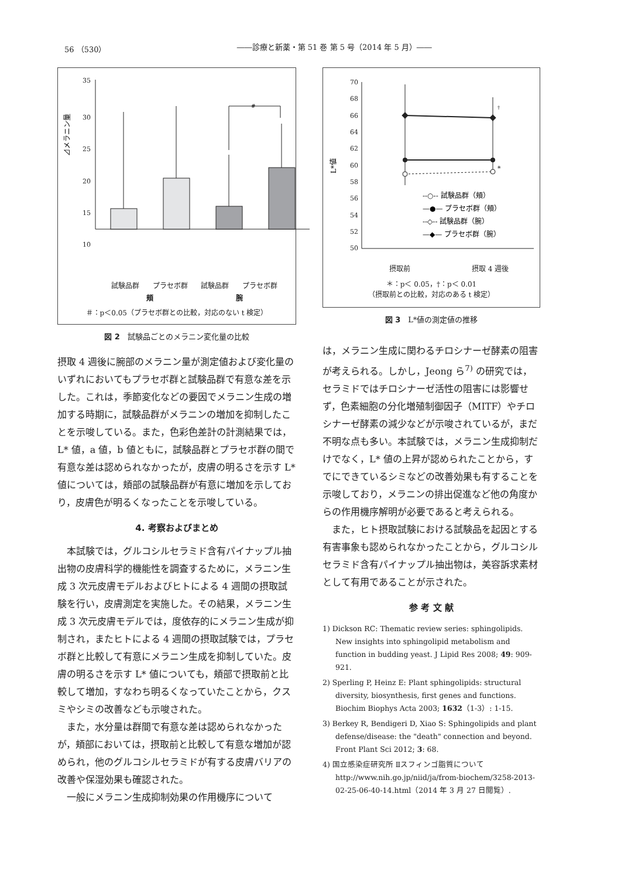56 （530） ――診療と新薬・第 51 巻 第 5 号（2014 年 5 月）――
35
30
25
20
15
10
#
⊿メラニン量
試験品群 プラセボ群 試験品群 プラセボ群
頬 腕
＃：p＜0.05（プラセボ群との比較，対応のない t 検定）
0 5 10 15 20 25 30 35
図 2　試験品ごとのメラニン変化量の比較
摂取 4 週後に腕部のメラニン量が測定値および変化量のいずれにおいてもプラセボ群と試験品群で有意な差を示した。これは，季節変化などの要因でメラニン生成の増加する時期に，試験品群がメラニンの増加を抑制したことを示唆している。また，色彩色差計の計測結果では，L* 値，a 値，b 値ともに，試験品群とプラセボ群の間で有意な差は認められなかったが，皮膚の明るさを示す L* 値については，頬部の試験品群が有意に増加を示しており，皮膚色が明るくなったことを示唆している。
4. 考察およびまとめ
本試験では，グルコシルセラミド含有パイナップル抽出物の皮膚科学的機能性を調査するために，メラニン生成 3 次元皮膚モデルおよびヒトによる 4 週間の摂取試験を行い，皮膚測定を実施した。その結果，メラニン生成 3 次元皮膚モデルでは，度依存的にメラニン生成が抑制され，またヒトによる 4 週間の摂取試験では，プラセボ群と比較して有意にメラニン生成を抑制していた。皮膚の明るさを示す L* 値についても，頬部で摂取前と比較して増加，すなわち明るくなっていたことから，クスミやシミの改善なども示唆された。
また，水分量は群間で有意な差は認められなかったが，頬部においては，摂取前と比較して有意な増加が認められ，他のグルコシルセラミドが有する皮膚バリアの改善や保湿効果も確認された。
一般にメラニン生成抑制効果の作用機序について
70
68
66
64
62
60
58
56
54
52
50
*
†
L*値
--○-- 試験品群（頬）
—●— プラセボ群（頬）
--◇-- 試験品群（腕）
—◆— プラセボ群（腕）
摂取前 摂取 4 週後
＊：p＜ 0.05，†：p＜ 0.01
（摂取前との比較，対応のある t 検定）
図 3　L*値の測定値の推移
は，メラニン生成に関わるチロシナーゼ酵素の阻害が考えられる。しかし，Jeong ら<sup>7)</sup> の研究では，セラミドではチロシナーゼ活性の阻害には影響せず，色素細胞の分化増殖制御因子（MITF）やチロシナーゼ酵素の減少などが示唆されているが，まだ不明な点も多い。本試験では，メラニン生成抑制だけでなく，L* 値の上昇が認められたことから，すでにできているシミなどの改善効果も有することを示唆しており，メラニンの排出促進など他の角度からの作用機序解明が必要であると考えられる。
また，ヒト摂取試験における試験品を起因とする有害事象も認められなかったことから，グルコシルセラミド含有パイナップル抽出物は，美容訴求素材として有用であることが示された。
参 考 文 献
1) Dickson RC: Thematic review series: sphingolipids. New insights into sphingolipid metabolism and function in budding yeast. J Lipid Res 2008; 49: 909-921.
2) Sperling P, Heinz E: Plant sphingolipids: structural diversity, biosynthesis, first genes and functions. Biochim Biophys Acta 2003; 1632（1-3）: 1-15.
3) Berkey R, Bendigeri D, Xiao S: Sphingolipids and plant defense/disease: the "death" connection and beyond. Front Plant Sci 2012; 3: 68.
4) 国立感染症研究所 Ⅱスフィンゴ脂質について http://www.nih.go.jp/niid/ja/from-biochem/3258-2013-02-25-06-40-14.html（2014 年 3 月 27 日閲覧）.